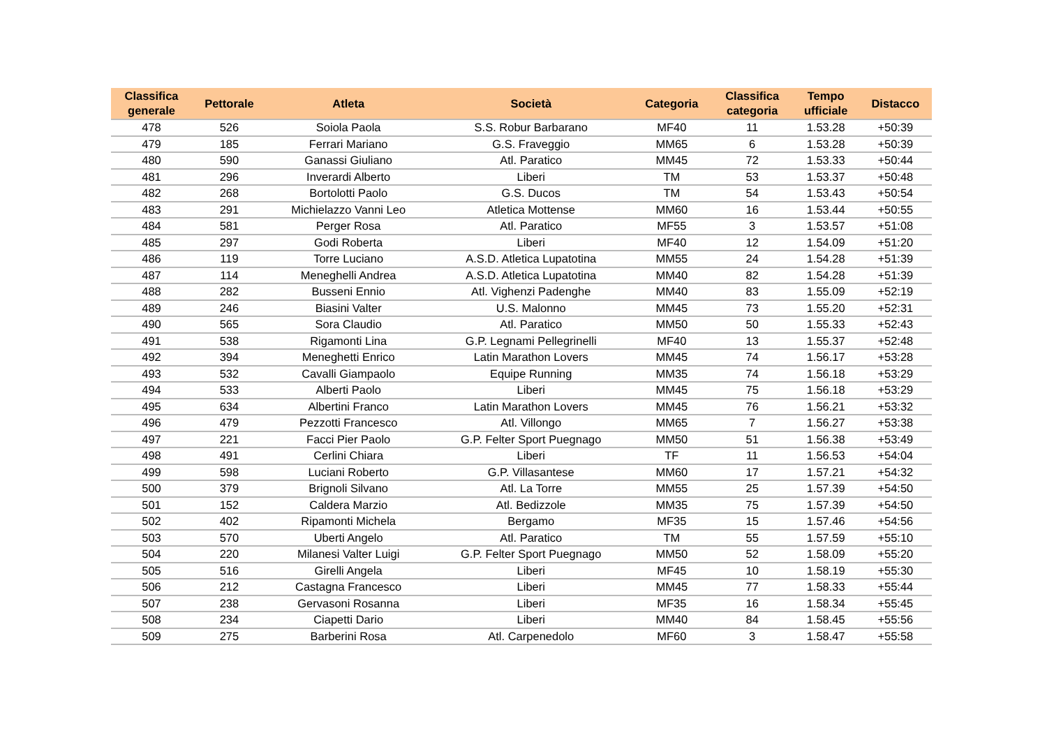| Classifica generale | Pettorale | Atleta | Società | Categoria | Classifica categoria | Tempo ufficiale | Distacco |
| --- | --- | --- | --- | --- | --- | --- | --- |
| 478 | 526 | Soiola Paola | S.S. Robur Barbarano | MF40 | 11 | 1.53.28 | +50:39 |
| 479 | 185 | Ferrari Mariano | G.S. Fraveggio | MM65 | 6 | 1.53.28 | +50:39 |
| 480 | 590 | Ganassi Giuliano | Atl. Paratico | MM45 | 72 | 1.53.33 | +50:44 |
| 481 | 296 | Inverardi Alberto | Liberi | TM | 53 | 1.53.37 | +50:48 |
| 482 | 268 | Bortolotti Paolo | G.S. Ducos | TM | 54 | 1.53.43 | +50:54 |
| 483 | 291 | Michielazzo Vanni Leo | Atletica Mottense | MM60 | 16 | 1.53.44 | +50:55 |
| 484 | 581 | Perger Rosa | Atl. Paratico | MF55 | 3 | 1.53.57 | +51:08 |
| 485 | 297 | Godi Roberta | Liberi | MF40 | 12 | 1.54.09 | +51:20 |
| 486 | 119 | Torre Luciano | A.S.D. Atletica Lupatotina | MM55 | 24 | 1.54.28 | +51:39 |
| 487 | 114 | Meneghelli Andrea | A.S.D. Atletica Lupatotina | MM40 | 82 | 1.54.28 | +51:39 |
| 488 | 282 | Busseni Ennio | Atl. Vighenzi Padenghe | MM40 | 83 | 1.55.09 | +52:19 |
| 489 | 246 | Biasini Valter | U.S. Malonno | MM45 | 73 | 1.55.20 | +52:31 |
| 490 | 565 | Sora Claudio | Atl. Paratico | MM50 | 50 | 1.55.33 | +52:43 |
| 491 | 538 | Rigamonti Lina | G.P. Legnami Pellegrinelli | MF40 | 13 | 1.55.37 | +52:48 |
| 492 | 394 | Meneghetti Enrico | Latin Marathon Lovers | MM45 | 74 | 1.56.17 | +53:28 |
| 493 | 532 | Cavalli Giampaolo | Equipe Running | MM35 | 74 | 1.56.18 | +53:29 |
| 494 | 533 | Alberti Paolo | Liberi | MM45 | 75 | 1.56.18 | +53:29 |
| 495 | 634 | Albertini Franco | Latin Marathon Lovers | MM45 | 76 | 1.56.21 | +53:32 |
| 496 | 479 | Pezzotti Francesco | Atl. Villongo | MM65 | 7 | 1.56.27 | +53:38 |
| 497 | 221 | Facci Pier Paolo | G.P. Felter Sport Puegnago | MM50 | 51 | 1.56.38 | +53:49 |
| 498 | 491 | Cerlini Chiara | Liberi | TF | 11 | 1.56.53 | +54:04 |
| 499 | 598 | Luciani Roberto | G.P. Villasantese | MM60 | 17 | 1.57.21 | +54:32 |
| 500 | 379 | Brignoli Silvano | Atl. La Torre | MM55 | 25 | 1.57.39 | +54:50 |
| 501 | 152 | Caldera Marzio | Atl. Bedizzole | MM35 | 75 | 1.57.39 | +54:50 |
| 502 | 402 | Ripamonti Michela | Bergamo | MF35 | 15 | 1.57.46 | +54:56 |
| 503 | 570 | Uberti Angelo | Atl. Paratico | TM | 55 | 1.57.59 | +55:10 |
| 504 | 220 | Milanesi Valter Luigi | G.P. Felter Sport Puegnago | MM50 | 52 | 1.58.09 | +55:20 |
| 505 | 516 | Girelli Angela | Liberi | MF45 | 10 | 1.58.19 | +55:30 |
| 506 | 212 | Castagna Francesco | Liberi | MM45 | 77 | 1.58.33 | +55:44 |
| 507 | 238 | Gervasoni Rosanna | Liberi | MF35 | 16 | 1.58.34 | +55:45 |
| 508 | 234 | Ciapetti Dario | Liberi | MM40 | 84 | 1.58.45 | +55:56 |
| 509 | 275 | Barberini Rosa | Atl. Carpenedolo | MF60 | 3 | 1.58.47 | +55:58 |